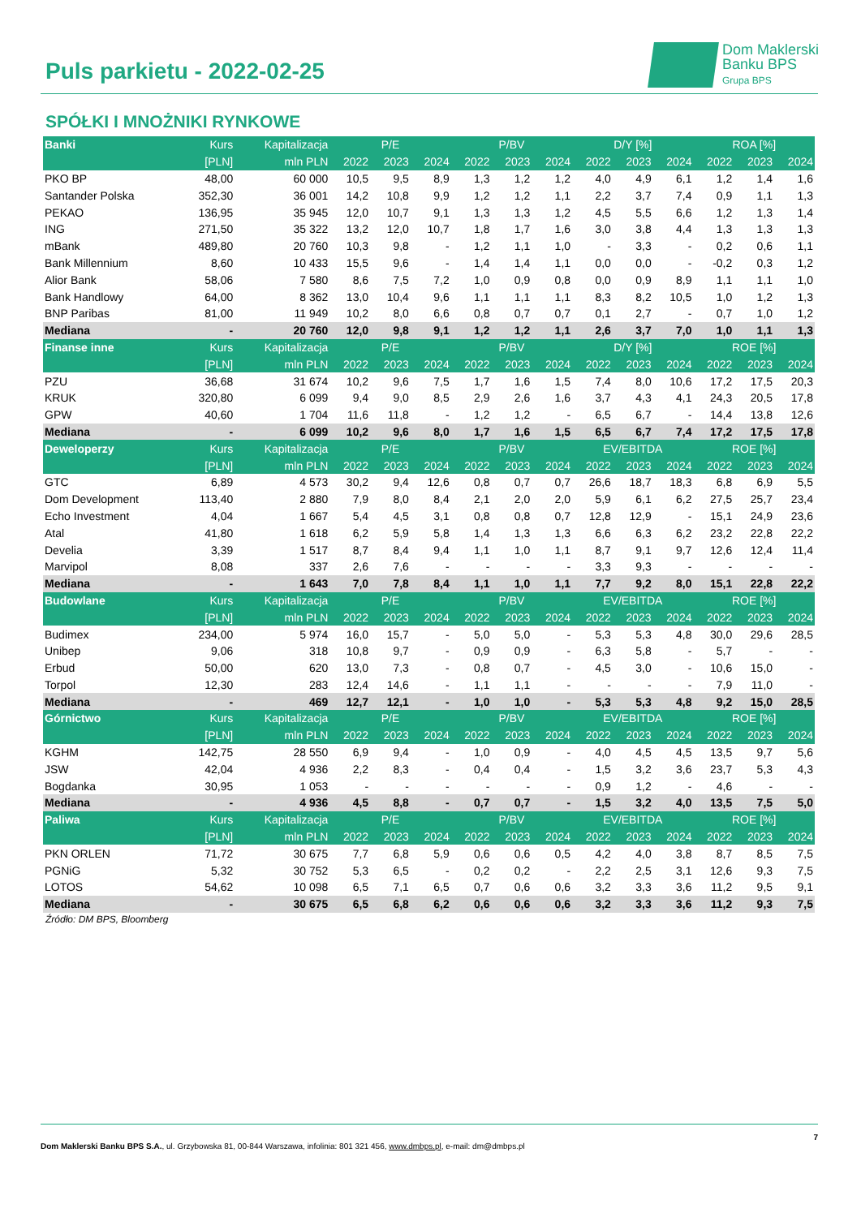Puls parkietu - 2022-02-25
Dom Maklerski
Banku BPS
Grupa BPS
SPÓŁKI I MNOŻNIKI RYNKOWE
| Banki | Kurs | Kapitalizacja | P/E | | | P/BV | | | D/Y [%] | | | ROA [%] | | |
| --- | --- | --- | --- | --- | --- | --- | --- | --- | --- | --- | --- | --- | --- | --- |
| | [PLN] | mln PLN | 2022 | 2023 | 2024 | 2022 | 2023 | 2024 | 2022 | 2023 | 2024 | 2022 | 2023 | 2024 |
| PKO BP | 48,00 | 60 000 | 10,5 | 9,5 | 8,9 | 1,3 | 1,2 | 1,2 | 4,0 | 4,9 | 6,1 | 1,2 | 1,4 | 1,6 |
| Santander Polska | 352,30 | 36 001 | 14,2 | 10,8 | 9,9 | 1,2 | 1,2 | 1,1 | 2,2 | 3,7 | 7,4 | 0,9 | 1,1 | 1,3 |
| PEKAO | 136,95 | 35 945 | 12,0 | 10,7 | 9,1 | 1,3 | 1,3 | 1,2 | 4,5 | 5,5 | 6,6 | 1,2 | 1,3 | 1,4 |
| ING | 271,50 | 35 322 | 13,2 | 12,0 | 10,7 | 1,8 | 1,7 | 1,6 | 3,0 | 3,8 | 4,4 | 1,3 | 1,3 | 1,3 |
| mBank | 489,80 | 20 760 | 10,3 | 9,8 | - | 1,2 | 1,1 | 1,0 | - | 3,3 | - | 0,2 | 0,6 | 1,1 |
| Bank Millennium | 8,60 | 10 433 | 15,5 | 9,6 | - | 1,4 | 1,4 | 1,1 | 0,0 | 0,0 | - | -0,2 | 0,3 | 1,2 |
| Alior Bank | 58,06 | 7 580 | 8,6 | 7,5 | 7,2 | 1,0 | 0,9 | 0,8 | 0,0 | 0,9 | 8,9 | 1,1 | 1,1 | 1,0 |
| Bank Handlowy | 64,00 | 8 362 | 13,0 | 10,4 | 9,6 | 1,1 | 1,1 | 1,1 | 8,3 | 8,2 | 10,5 | 1,0 | 1,2 | 1,3 |
| BNP Paribas | 81,00 | 11 949 | 10,2 | 8,0 | 6,6 | 0,8 | 0,7 | 0,7 | 0,1 | 2,7 | - | 0,7 | 1,0 | 1,2 |
| Mediana | - | 20 760 | 12,0 | 9,8 | 9,1 | 1,2 | 1,2 | 1,1 | 2,6 | 3,7 | 7,0 | 1,0 | 1,1 | 1,3 |
| Finanse inne | Kurs | Kapitalizacja | P/E | | | P/BV | | | D/Y [%] | | | ROE [%] | | |
| | [PLN] | mln PLN | 2022 | 2023 | 2024 | 2022 | 2023 | 2024 | 2022 | 2023 | 2024 | 2022 | 2023 | 2024 |
| PZU | 36,68 | 31 674 | 10,2 | 9,6 | 7,5 | 1,7 | 1,6 | 1,5 | 7,4 | 8,0 | 10,6 | 17,2 | 17,5 | 20,3 |
| KRUK | 320,80 | 6 099 | 9,4 | 9,0 | 8,5 | 2,9 | 2,6 | 1,6 | 3,7 | 4,3 | 4,1 | 24,3 | 20,5 | 17,8 |
| GPW | 40,60 | 1 704 | 11,6 | 11,8 | - | 1,2 | 1,2 | - | 6,5 | 6,7 | - | 14,4 | 13,8 | 12,6 |
| Mediana | - | 6 099 | 10,2 | 9,6 | 8,0 | 1,7 | 1,6 | 1,5 | 6,5 | 6,7 | 7,4 | 17,2 | 17,5 | 17,8 |
| Deweloperzy | Kurs | Kapitalizacja | P/E | | | P/BV | | | EV/EBITDA | | | ROE [%] | | |
| | [PLN] | mln PLN | 2022 | 2023 | 2024 | 2022 | 2023 | 2024 | 2022 | 2023 | 2024 | 2022 | 2023 | 2024 |
| GTC | 6,89 | 4 573 | 30,2 | 9,4 | 12,6 | 0,8 | 0,7 | 0,7 | 26,6 | 18,7 | 18,3 | 6,8 | 6,9 | 5,5 |
| Dom Development | 113,40 | 2 880 | 7,9 | 8,0 | 8,4 | 2,1 | 2,0 | 2,0 | 5,9 | 6,1 | 6,2 | 27,5 | 25,7 | 23,4 |
| Echo Investment | 4,04 | 1 667 | 5,4 | 4,5 | 3,1 | 0,8 | 0,8 | 0,7 | 12,8 | 12,9 | - | 15,1 | 24,9 | 23,6 |
| Atal | 41,80 | 1 618 | 6,2 | 5,9 | 5,8 | 1,4 | 1,3 | 1,3 | 6,6 | 6,3 | 6,2 | 23,2 | 22,8 | 22,2 |
| Develia | 3,39 | 1 517 | 8,7 | 8,4 | 9,4 | 1,1 | 1,0 | 1,1 | 8,7 | 9,1 | 9,7 | 12,6 | 12,4 | 11,4 |
| Marvipol | 8,08 | 337 | 2,6 | 7,6 | - | - | - | - | 3,3 | 9,3 | - | - | - | - |
| Mediana | - | 1 643 | 7,0 | 7,8 | 8,4 | 1,1 | 1,0 | 1,1 | 7,7 | 9,2 | 8,0 | 15,1 | 22,8 | 22,2 |
| Budowlane | Kurs | Kapitalizacja | P/E | | | P/BV | | | EV/EBITDA | | | ROE [%] | | |
| | [PLN] | mln PLN | 2022 | 2023 | 2024 | 2022 | 2023 | 2024 | 2022 | 2023 | 2024 | 2022 | 2023 | 2024 |
| Budimex | 234,00 | 5 974 | 16,0 | 15,7 | - | 5,0 | 5,0 | - | 5,3 | 5,3 | 4,8 | 30,0 | 29,6 | 28,5 |
| Unibep | 9,06 | 318 | 10,8 | 9,7 | - | 0,9 | 0,9 | - | 6,3 | 5,8 | - | 5,7 | - | - |
| Erbud | 50,00 | 620 | 13,0 | 7,3 | - | 0,8 | 0,7 | - | 4,5 | 3,0 | - | 10,6 | 15,0 | - |
| Torpol | 12,30 | 283 | 12,4 | 14,6 | - | 1,1 | 1,1 | - | - | - | - | 7,9 | 11,0 | - |
| Mediana | - | 469 | 12,7 | 12,1 | - | 1,0 | 1,0 | - | 5,3 | 5,3 | 4,8 | 9,2 | 15,0 | 28,5 |
| Górnictwo | Kurs | Kapitalizacja | P/E | | | P/BV | | | EV/EBITDA | | | ROE [%] | | |
| | [PLN] | mln PLN | 2022 | 2023 | 2024 | 2022 | 2023 | 2024 | 2022 | 2023 | 2024 | 2022 | 2023 | 2024 |
| KGHM | 142,75 | 28 550 | 6,9 | 9,4 | - | 1,0 | 0,9 | - | 4,0 | 4,5 | 4,5 | 13,5 | 9,7 | 5,6 |
| JSW | 42,04 | 4 936 | 2,2 | 8,3 | - | 0,4 | 0,4 | - | 1,5 | 3,2 | 3,6 | 23,7 | 5,3 | 4,3 |
| Bogdanka | 30,95 | 1 053 | - | - | - | - | - | - | 0,9 | 1,2 | - | 4,6 | - | - |
| Mediana | - | 4 936 | 4,5 | 8,8 | - | 0,7 | 0,7 | - | 1,5 | 3,2 | 4,0 | 13,5 | 7,5 | 5,0 |
| Paliwa | Kurs | Kapitalizacja | P/E | | | P/BV | | | EV/EBITDA | | | ROE [%] | | |
| | [PLN] | mln PLN | 2022 | 2023 | 2024 | 2022 | 2023 | 2024 | 2022 | 2023 | 2024 | 2022 | 2023 | 2024 |
| PKN ORLEN | 71,72 | 30 675 | 7,7 | 6,8 | 5,9 | 0,6 | 0,6 | 0,5 | 4,2 | 4,0 | 3,8 | 8,7 | 8,5 | 7,5 |
| PGNiG | 5,32 | 30 752 | 5,3 | 6,5 | - | 0,2 | 0,2 | - | 2,2 | 2,5 | 3,1 | 12,6 | 9,3 | 7,5 |
| LOTOS | 54,62 | 10 098 | 6,5 | 7,1 | 6,5 | 0,7 | 0,6 | 0,6 | 3,2 | 3,3 | 3,6 | 11,2 | 9,5 | 9,1 |
| Mediana | - | 30 675 | 6,5 | 6,8 | 6,2 | 0,6 | 0,6 | 0,6 | 3,2 | 3,3 | 3,6 | 11,2 | 9,3 | 7,5 |
Źródło: DM BPS, Bloomberg
7
Dom Maklerski Banku BPS S.A., ul. Grzybowska 81, 00-844 Warszawa, infolinia: 801 321 456, www.dmbps.pl, e-mail: dm@dmbps.pl